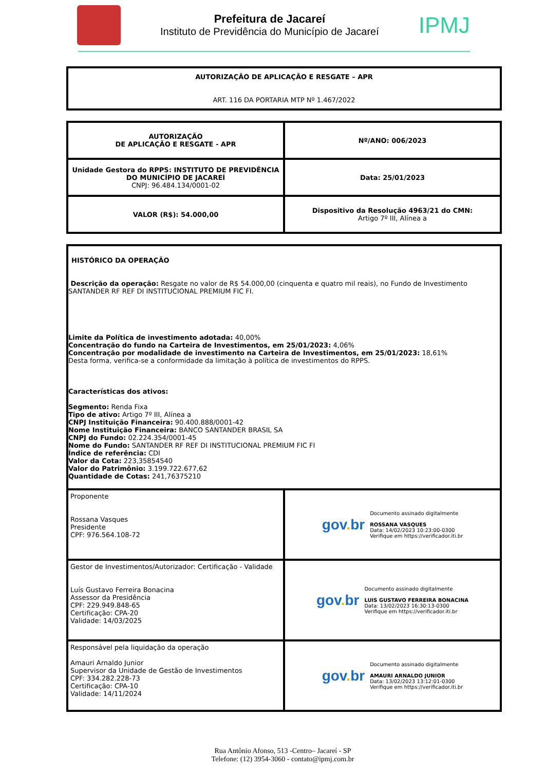Prefeitura de Jacareí
Instituto de Previdência do Município de Jacareí
IPMJ
| AUTORIZAÇÃO DE APLICAÇÃO E RESGATE – APR ART. 116 DA PORTARIA MTP Nº 1.467/2022 |
| AUTORIZAÇÃO DE APLICAÇÃO E RESGATE - APR | Nº/ANO: 006/2023 |
| Unidade Gestora do RPPS: INSTITUTO DE PREVIDÊNCIA DO MUNICÍPIO DE JACAREÍ CNPJ: 96.484.134/0001-02 | Data: 25/01/2023 |
| VALOR (R$): 54.000,00 | Dispositivo da Resolução 4963/21 do CMN: Artigo 7º III, Alínea a |
| HISTÓRICO DA OPERAÇÃO Descrição da operação: Resgate no valor de R$ 54.000,00 (cinquenta e quatro mil reais), no Fundo de Investimento SANTANDER RF REF DI INSTITUCIONAL PREMIUM FIC FI. Limite da Política de investimento adotada: 40,00% Concentração do fundo na Carteira de Investimentos, em 25/01/2023: 4,06% Concentração por modalidade de investimento na Carteira de Investimentos, em 25/01/2023: 18,61% Desta forma, verifica-se a conformidade da limitação à política de investimentos do RPPS. Características dos ativos: Segmento: Renda Fixa Tipo de ativo: Artigo 7º III, Alínea a CNPJ Instituição Financeira: 90.400.888/0001-42 Nome Instituição Financeira: BANCO SANTANDER BRASIL SA CNPJ do Fundo: 02.224.354/0001-45 Nome do Fundo: SANTANDER RF REF DI INSTITUCIONAL PREMIUM FIC FI Índice de referência: CDI Valor da Cota: 223,35854540 Valor do Patrimônio: 3.199.722.677,62 Quantidade de Cotas: 241,76375210 | |
| Proponente Rossana Vasques Presidente CPF: 976.564.108-72 | gov . br Documento assinado digitalmente ROSSANA VASQUES Data: 14/02/2023 10:23:00-0300 Verifique em https://verificador.iti.br |
| Gestor de Investimentos/Autorizador: Certificação - Validade Luís Gustavo Ferreira Bonacina Assessor da Presidência CPF: 229.949.848-65 Certificação: CPA-20 Validade: 14/03/2025 | gov . br Documento assinado digitalmente LUIS GUSTAVO FERREIRA BONACINA Data: 13/02/2023 16:30:13-0300 Verifique em https://verificador.iti.br |
| Responsável pela liquidação da operação Amauri Arnaldo Junior Supervisor da Unidade de Gestão de Investimentos CPF: 334.282.228-73 Certificação: CPA-10 Validade: 14/11/2024 | gov . br Documento assinado digitalmente AMAURI ARNALDO JUNIOR Data: 13/02/2023 13:12:01-0300 Verifique em https://verificador.iti.br |
Rua Antônio Afonso, 513 -Centro– Jacareí - SP
Telefone: (12) 3954-3060 - contato@ipmj.com.br